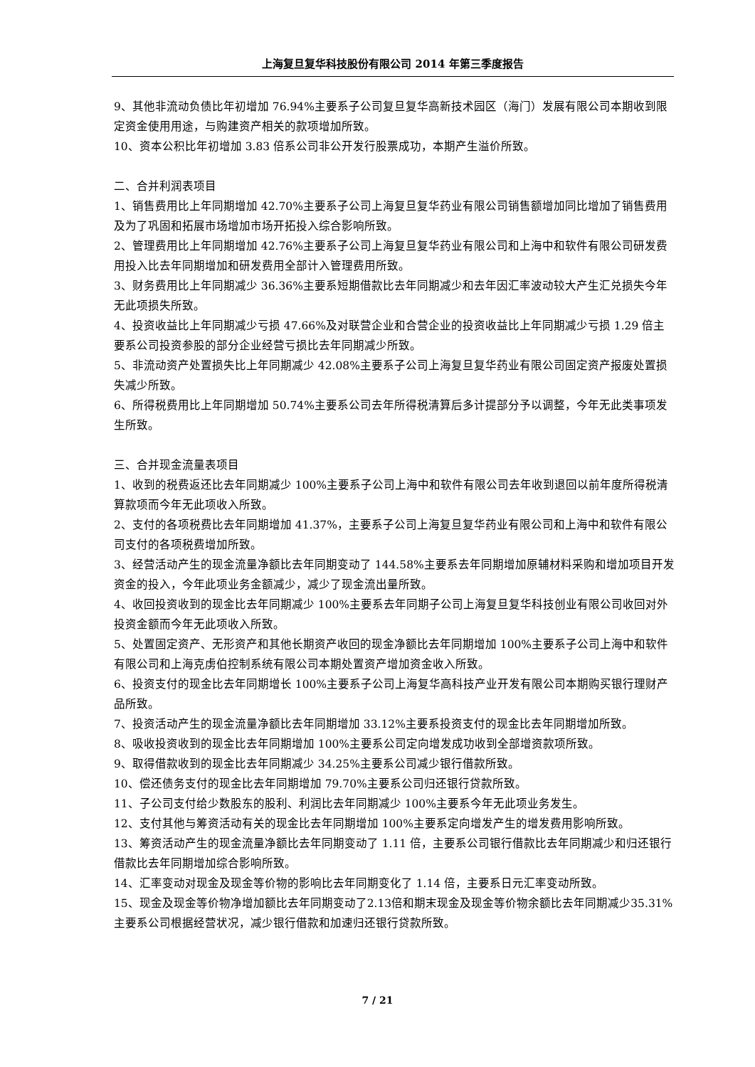上海复旦复华科技股份有限公司 2014 年第三季度报告
9、其他非流动负债比年初增加 76.94%主要系子公司复旦复华高新技术园区（海门）发展有限公司本期收到限定资金使用用途，与购建资产相关的款项增加所致。
10、资本公积比年初增加 3.83 倍系公司非公开发行股票成功，本期产生溢价所致。
二、合并利润表项目
1、销售费用比上年同期增加 42.70%主要系子公司上海复旦复华药业有限公司销售额增加同比增加了销售费用及为了巩固和拓展市场增加市场开拓投入综合影响所致。
2、管理费用比上年同期增加 42.76%主要系子公司上海复旦复华药业有限公司和上海中和软件有限公司研发费用投入比去年同期增加和研发费用全部计入管理费用所致。
3、财务费用比上年同期减少 36.36%主要系短期借款比去年同期减少和去年因汇率波动较大产生汇兑损失今年无此项损失所致。
4、投资收益比上年同期减少亏损 47.66%及对联营企业和合营企业的投资收益比上年同期减少亏损 1.29 倍主要系公司投资参股的部分企业经营亏损比去年同期减少所致。
5、非流动资产处置损失比上年同期减少 42.08%主要系子公司上海复旦复华药业有限公司固定资产报废处置损失减少所致。
6、所得税费用比上年同期增加 50.74%主要系公司去年所得税清算后多计提部分予以调整，今年无此类事项发生所致。
三、合并现金流量表项目
1、收到的税费返还比去年同期减少 100%主要系子公司上海中和软件有限公司去年收到退回以前年度所得税清算款项而今年无此项收入所致。
2、支付的各项税费比去年同期增加 41.37%，主要系子公司上海复旦复华药业有限公司和上海中和软件有限公司支付的各项税费增加所致。
3、经营活动产生的现金流量净额比去年同期变动了 144.58%主要系去年同期增加原辅材料采购和增加项目开发资金的投入，今年此项业务金额减少，减少了现金流出量所致。
4、收回投资收到的现金比去年同期减少 100%主要系去年同期子公司上海复旦复华科技创业有限公司收回对外投资金额而今年无此项收入所致。
5、处置固定资产、无形资产和其他长期资产收回的现金净额比去年同期增加 100%主要系子公司上海中和软件有限公司和上海克虏伯控制系统有限公司本期处置资产增加资金收入所致。
6、投资支付的现金比去年同期增长 100%主要系子公司上海复华高科技产业开发有限公司本期购买银行理财产品所致。
7、投资活动产生的现金流量净额比去年同期增加 33.12%主要系投资支付的现金比去年同期增加所致。
8、吸收投资收到的现金比去年同期增加 100%主要系公司定向增发成功收到全部增资款项所致。
9、取得借款收到的现金比去年同期减少 34.25%主要系公司减少银行借款所致。
10、偿还债务支付的现金比去年同期增加 79.70%主要系公司归还银行贷款所致。
11、子公司支付给少数股东的股利、利润比去年同期减少 100%主要系今年无此项业务发生。
12、支付其他与筹资活动有关的现金比去年同期增加 100%主要系定向增发产生的增发费用影响所致。
13、筹资活动产生的现金流量净额比去年同期变动了 1.11 倍，主要系公司银行借款比去年同期减少和归还银行借款比去年同期增加综合影响所致。
14、汇率变动对现金及现金等价物的影响比去年同期变化了 1.14 倍，主要系日元汇率变动所致。
15、现金及现金等价物净增加额比去年同期变动了2.13倍和期末现金及现金等价物余额比去年同期减少35.31%主要系公司根据经营状况，减少银行借款和加速归还银行贷款所致。
7 / 21